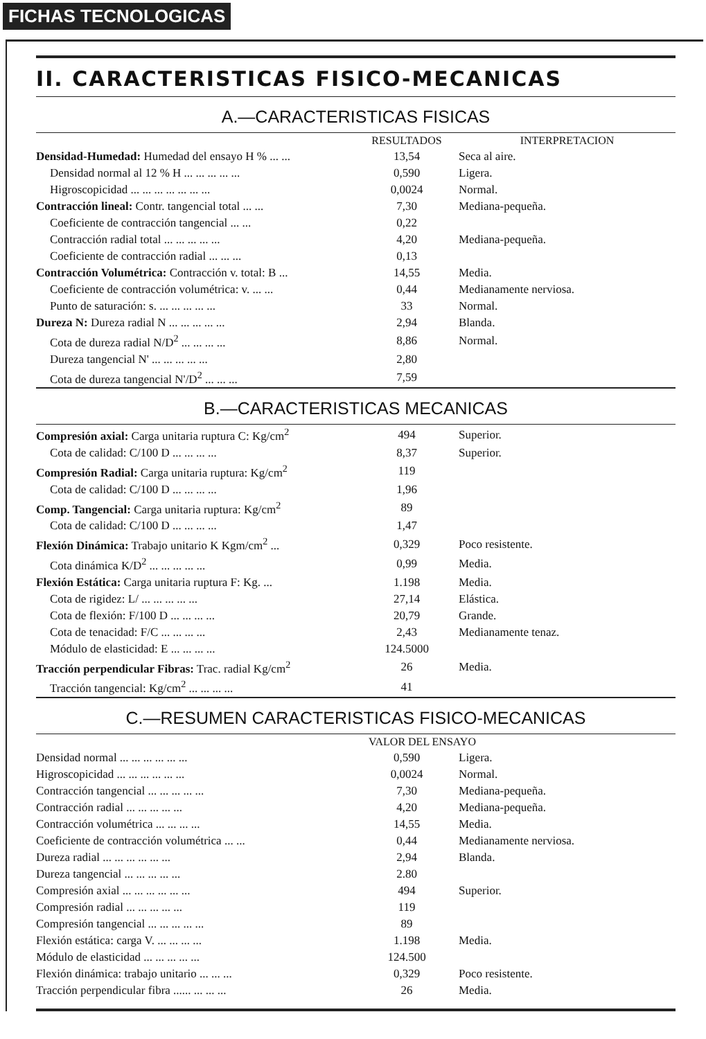FICHAS TECNOLOGICAS
II. CARACTERISTICAS FISICO-MECANICAS
A.—CARACTERISTICAS FISICAS
| | RESULTADOS | INTERPRETACION |
| --- | --- | --- |
| Densidad-Humedad: Humedad del ensayo H % ... ... | 13,54 | Seca al aire. |
| Densidad normal al 12 % H ... ... ... ... ... | 0,590 | Ligera. |
| Higroscopicidad ... ... ... ... ... ... ... | 0,0024 | Normal. |
| Contracción lineal: Contr. tangencial total ... ... | 7,30 | Mediana-pequeña. |
| Coeficiente de contracción tangencial ... ... | 0,22 | |
| Contracción radial total ... ... ... ... ... | 4,20 | Mediana-pequeña. |
| Coeficiente de contracción radial ... ... ... | 0,13 | |
| Contracción Volumétrica: Contracción v. total: B ... | 14,55 | Media. |
| Coeficiente de contracción volumétrica: v. ... ... | 0,44 | Medianamente nerviosa. |
| Punto de saturación: s. ... ... ... ... ... | 33 | Normal. |
| Dureza N: Dureza radial N ... ... ... ... ... | 2,94 | Blanda. |
| Cota de dureza radial N/D<sup>2</sup> ... ... ... ... | 8,86 | Normal. |
| Dureza tangencial N' ... ... ... ... ... | 2,80 | |
| Cota de dureza tangencial N'/D<sup>2</sup> ... ... ... | 7,59 | |
B.—CARACTERISTICAS MECANICAS
| Compresión axial: Carga unitaria ruptura C: Kg/cm<sup>2</sup> | 494 | Superior. |
| Cota de calidad: C/100 D ... ... ... ... | 8,37 | Superior. |
| Compresión Radial: Carga unitaria ruptura: Kg/cm<sup>2</sup> | 119 | |
| Cota de calidad: C/100 D ... ... ... ... | 1,96 | |
| Comp. Tangencial: Carga unitaria ruptura: Kg/cm<sup>2</sup> | 89 | |
| Cota de calidad: C/100 D ... ... ... ... | 1,47 | |
| Flexión Dinámica: Trabajo unitario K Kgm/cm<sup>2</sup> ... | 0,329 | Poco resistente. |
| Cota dinámica K/D<sup>2</sup> ... ... ... ... ... | 0,99 | Media. |
| Flexión Estática: Carga unitaria ruptura F: Kg. ... | 1.198 | Media. |
| Cota de rigidez: L/ ... ... ... ... ... | 27,14 | Elástica. |
| Cota de flexión: F/100 D ... ... ... ... | 20,79 | Grande. |
| Cota de tenacidad: F/C ... ... ... ... | 2,43 | Medianamente tenaz. |
| Módulo de elasticidad: E ... ... ... ... | 124.5000 | |
| Tracción perpendicular Fibras: Trac. radial Kg/cm<sup>2</sup> | 26 | Media. |
| Tracción tangencial: Kg/cm<sup>2</sup> ... ... ... ... | 41 | |
C.—RESUMEN CARACTERISTICAS FISICO-MECANICAS
| | VALOR DEL ENSAYO | |
| --- | --- | --- |
| Densidad normal ... ... ... ... ... ... | 0,590 | Ligera. |
| Higroscopicidad ... ... ... ... ... ... | 0,0024 | Normal. |
| Contracción tangencial ... ... ... ... ... | 7,30 | Mediana-pequeña. |
| Contracción radial ... ... ... ... ... | 4,20 | Mediana-pequeña. |
| Contracción volumétrica ... ... ... ... | 14,55 | Media. |
| Coeficiente de contracción volumétrica ... ... | 0,44 | Medianamente nerviosa. |
| Dureza radial ... ... ... ... ... ... | 2,94 | Blanda. |
| Dureza tangencial ... ... ... ... ... | 2.80 | |
| Compresión axial ... ... ... ... ... ... | 494 | Superior. |
| Compresión radial ... ... ... ... ... | 119 | |
| Compresión tangencial ... ... ... ... ... | 89 | |
| Flexión estática: carga V. ... ... ... ... | 1.198 | Media. |
| Módulo de elasticidad ... ... ... ... ... | 124.500 | |
| Flexión dinámica: trabajo unitario ... ... ... | 0,329 | Poco resistente. |
| Tracción perpendicular fibra ...... ... ... ... | 26 | Media. |